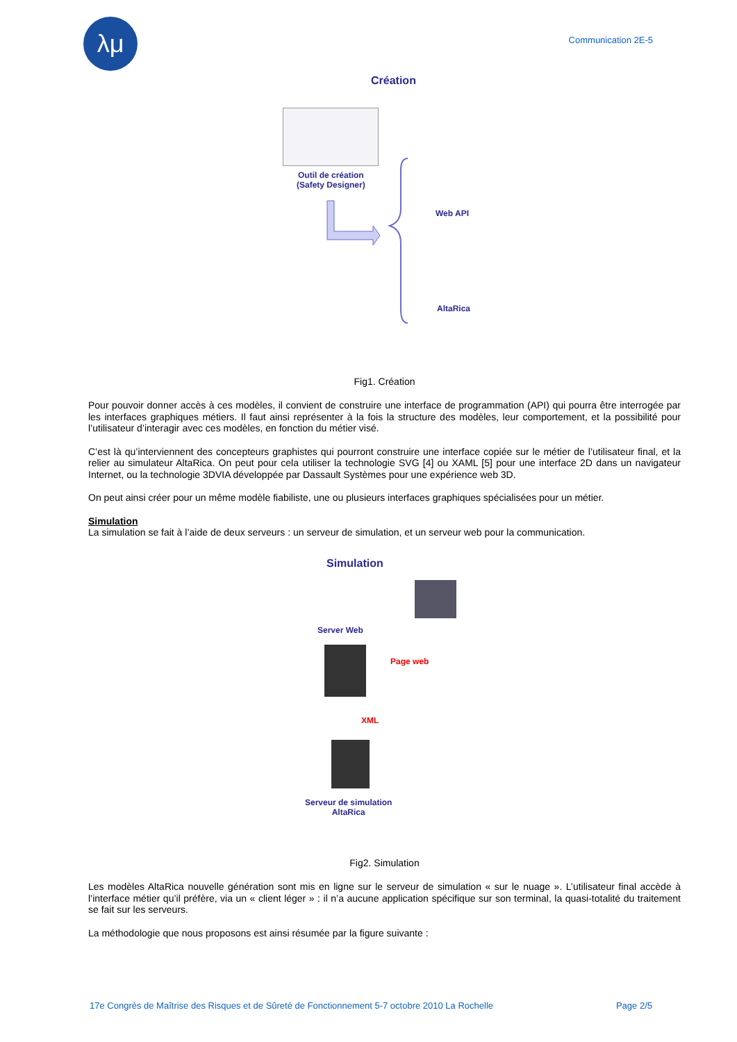λμ
Communication 2E-5
Création
Outil de création
(Safety Designer)
Web API
AltaRica
Fig1. Création
Pour pouvoir donner accès à ces modèles, il convient de construire une interface de programmation (API) qui pourra être interrogée par les interfaces graphiques métiers. Il faut ainsi représenter à la fois la structure des modèles, leur comportement, et la possibilité pour l’utilisateur d’interagir avec ces modèles, en fonction du métier visé.
C’est là qu’interviennent des concepteurs graphistes qui pourront construire une interface copiée sur le métier de l’utilisateur final, et la relier au simulateur AltaRica. On peut pour cela utiliser la technologie SVG [4] ou XAML [5] pour une interface 2D dans un navigateur Internet, ou la technologie 3DVIA développée par Dassault Systèmes pour une expérience web 3D.
On peut ainsi créer pour un même modèle fiabiliste, une ou plusieurs interfaces graphiques spécialisées pour un métier.
Simulation
La simulation se fait à l’aide de deux serveurs : un serveur de simulation, et un serveur web pour la communication.
Simulation
Server Web
Page web
XML
Serveur de simulation
AltaRica
Fig2. Simulation
Les modèles AltaRica nouvelle génération sont mis en ligne sur le serveur de simulation « sur le nuage ». L’utilisateur final accède à l’interface métier qu’il préfère, via un « client léger » : il n’a aucune application spécifique sur son terminal, la quasi-totalité du traitement se fait sur les serveurs.
La méthodologie que nous proposons est ainsi résumée par la figure suivante :
17e Congrès de Maîtrise des Risques et de Sûreté de Fonctionnement 5-7 octobre 2010 La Rochelle Page 2/5